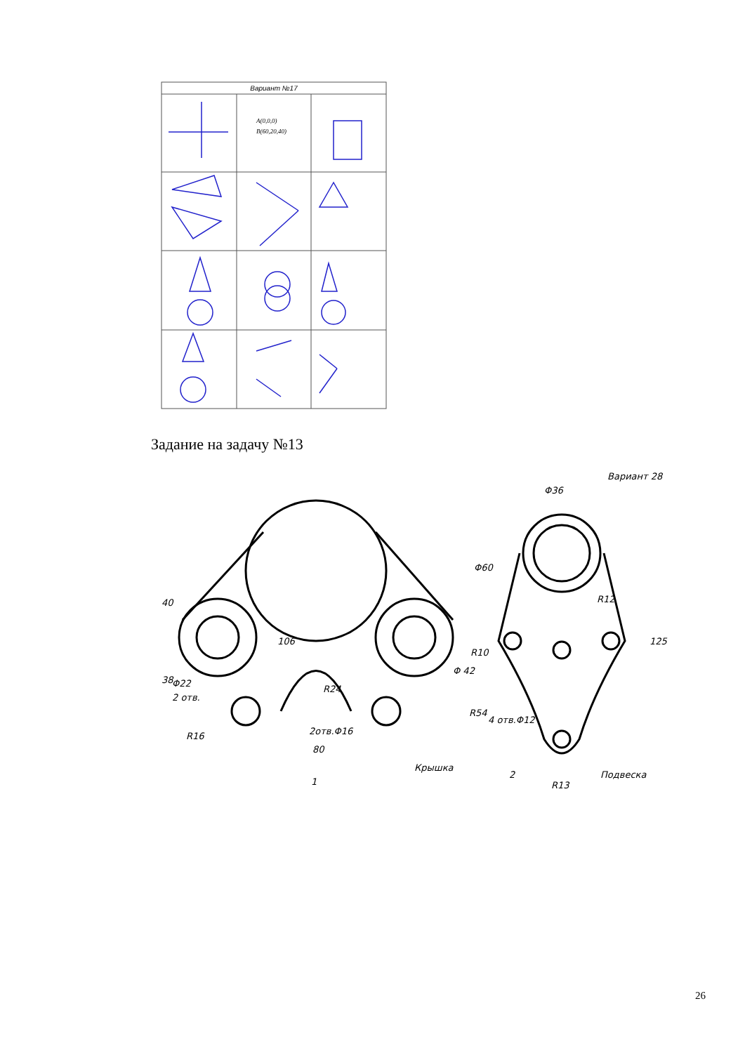Вариант №17
A(0,0,0)
B(60,20,40)
Задание на задачу №13
40
38
Φ22
2 отв.
R16
106
R24
2отв.Φ16
80
Φ 42
Крышка
1
Φ36
Φ60
R12
R10
R54
4 отв.Φ12
R13
2
Подвеска
125
Вариант 28
26